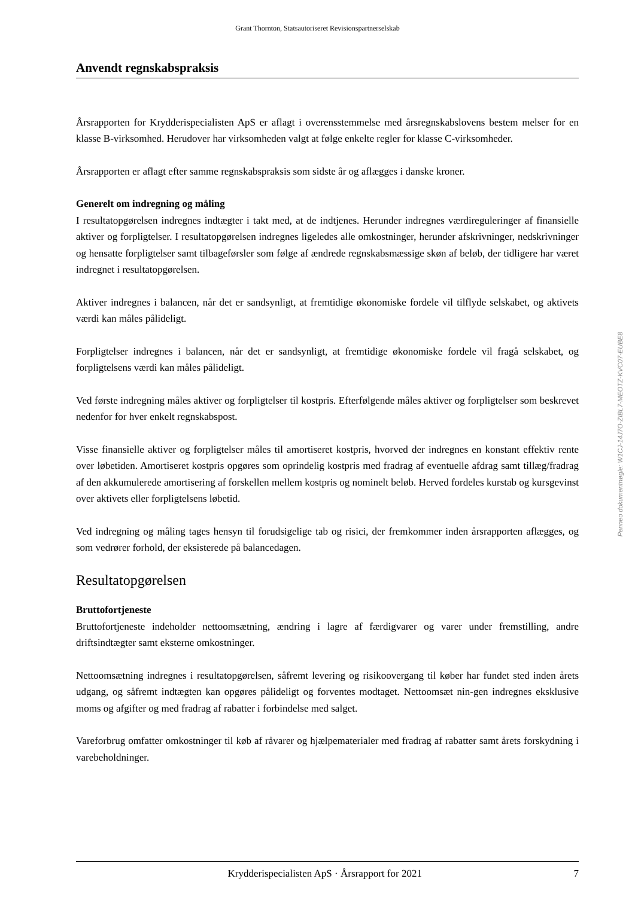Grant Thornton, Statsautoriseret Revisionspartnerselskab
Anvendt regnskabspraksis
Årsrapporten for Krydderispecialisten ApS er aflagt i overensstemmelse med årsregnskabslovens bestem melser for en klasse B-virksomhed. Herudover har virksomheden valgt at følge enkelte regler for klasse C-virksomheder.
Årsrapporten er aflagt efter samme regnskabspraksis som sidste år og aflægges i danske kroner.
Generelt om indregning og måling
I resultatopgørelsen indregnes indtægter i takt med, at de indtjenes. Herunder indregnes værdireguleringer af finansielle aktiver og forpligtelser. I resultatopgørelsen indregnes ligeledes alle omkostninger, herunder afskrivninger, nedskrivninger og hensatte forpligtelser samt tilbageførsler som følge af ændrede regnskabsmæssige skøn af beløb, der tidligere har været indregnet i resultatopgørelsen.
Aktiver indregnes i balancen, når det er sandsynligt, at fremtidige økonomiske fordele vil tilflyde selskabet, og aktivets værdi kan måles pålideligt.
Forpligtelser indregnes i balancen, når det er sandsynligt, at fremtidige økonomiske fordele vil fragå selskabet, og forpligtelsens værdi kan måles pålideligt.
Ved første indregning måles aktiver og forpligtelser til kostpris. Efterfølgende måles aktiver og forpligtelser som beskrevet nedenfor for hver enkelt regnskabspost.
Visse finansielle aktiver og forpligtelser måles til amortiseret kostpris, hvorved der indregnes en konstant effektiv rente over løbetiden. Amortiseret kostpris opgøres som oprindelig kostpris med fradrag af eventuelle afdrag samt tillæg/fradrag af den akkumulerede amortisering af forskellen mellem kostpris og nominelt beløb. Herved fordeles kurstab og kursgevinst over aktivets eller forpligtelsens løbetid.
Ved indregning og måling tages hensyn til forudsigelige tab og risici, der fremkommer inden årsrapporten aflægges, og som vedrører forhold, der eksisterede på balancedagen.
Resultatopgørelsen
Bruttofortjeneste
Bruttofortjeneste indeholder nettoomsætning, ændring i lagre af færdigvarer og varer under fremstilling, andre driftsindtægter samt eksterne omkostninger.
Nettoomsætning indregnes i resultatopgørelsen, såfremt levering og risikoovergang til køber har fundet sted inden årets udgang, og såfremt indtægten kan opgøres pålideligt og forventes modtaget. Nettoomsæt nin-gen indregnes eksklusive moms og afgifter og med fradrag af rabatter i forbindelse med salget.
Vareforbrug omfatter omkostninger til køb af råvarer og hjælpematerialer med fradrag af rabatter samt årets forskydning i varebeholdninger.
Penneo dokumentnøgle: W1CJ-14J7O-ZIBL7-MEOTZ-KVC07-EUBE8
Krydderispecialisten ApS · Årsrapport for 2021 7